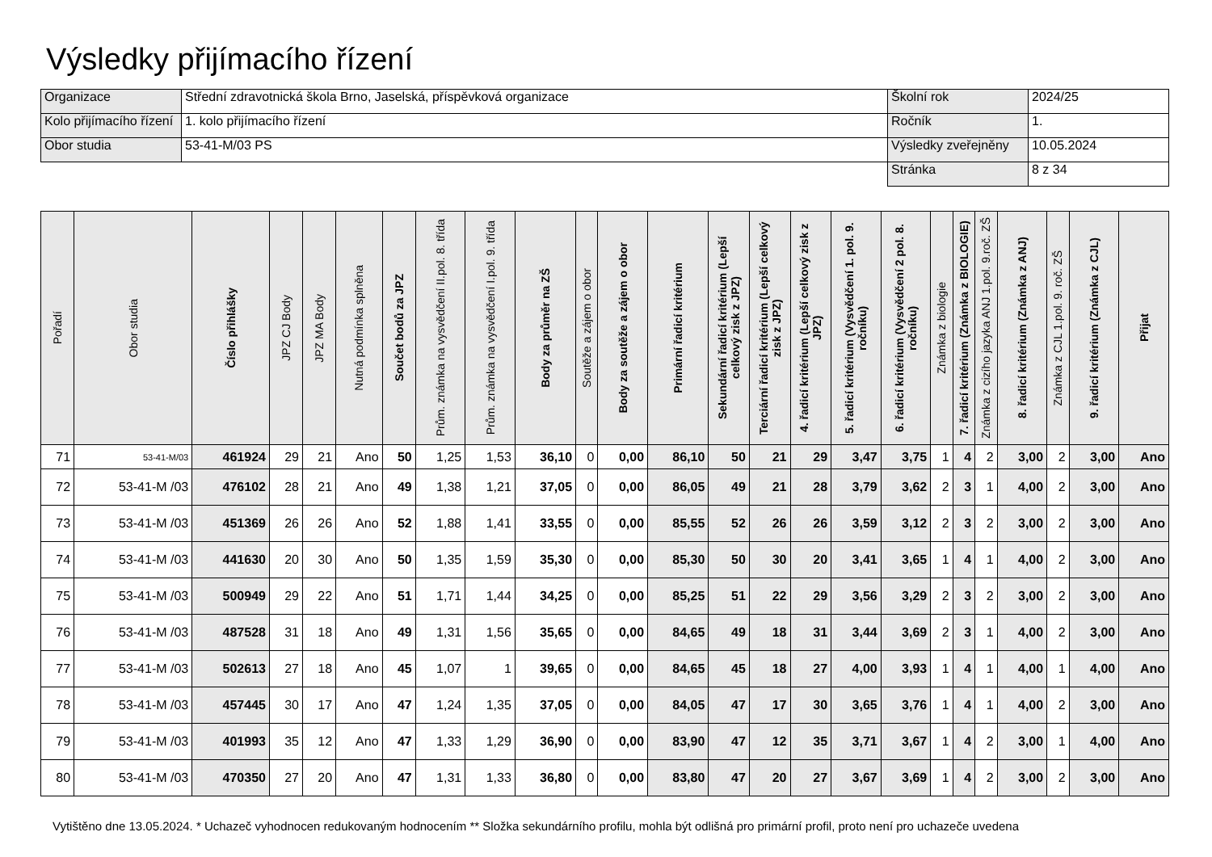Výsledky přijímacího řízení
| Organizace | Střední zdravotnická škola Brno, Jaselská, příspěvková organizace | Školní rok | 2024/25 |
| Kolo přijímacího řízení | 1. kolo přijímacího řízení | Ročník | 1. |
| Obor studia | 53-41-M/03 PS | Výsledky zveřejněny | 10.05.2024 |
| | | Stránka | 8 z 34 |
| Pořadí | Obor studia | Číslo přihlášky | JPZ CJ Body | JPZ MA Body | Nutná podmínka splněna | Součet bodů za JPZ | Prům. známka na vysvědčení II.pol. 8. třída | Prům. známka na vysvědčení I.pol. 9. třída | Body za průměr na ZŠ | Soutěže a zájem o obor | Body za soutěže a zájem o obor | Primární řadicí kritérium | Sekundární řadicí kritérium (Lepší celkový zisk z JPZ) | Terciární řadicí kritérium (Lepší celkový zisk z JPZ) | 4. řadicí kritérium (Lepší celkový zisk z JPZ) | 5. řadicí kritérium (Vysvědčení 1. pol. 9. ročníku) | 6. řadicí kritérium (Vysvědčení 2 pol. 8. ročníku) | Známka z biologie | 7. řadicí kritérium (Známka z BIOLOGIE) | Známka z cizího jazyka ANJ 1.pol. 9.roč. ZŠ | 8. řadicí kritérium (Známka z ANJ) | Známka z CJL 1.pol. 9. roč. ZŠ | 9. řadicí kritérium (Známka z CJL) | Přijat |
| --- | --- | --- | --- | --- | --- | --- | --- | --- | --- | --- | --- | --- | --- | --- | --- | --- | --- | --- | --- | --- | --- | --- | --- | --- |
| 71 | 53-41-M/03 | 461924 | 29 | 21 | Ano | 50 | 1,25 | 1,53 | 36,10 | 0 | 0,00 | 86,10 | 50 | 21 | 29 | 3,47 | 3,75 | 1 | 4 | 2 | 3,00 | 2 | 3,00 | Ano |
| 72 | 53-41-M /03 | 476102 | 28 | 21 | Ano | 49 | 1,38 | 1,21 | 37,05 | 0 | 0,00 | 86,05 | 49 | 21 | 28 | 3,79 | 3,62 | 2 | 3 | 1 | 4,00 | 2 | 3,00 | Ano |
| 73 | 53-41-M /03 | 451369 | 26 | 26 | Ano | 52 | 1,88 | 1,41 | 33,55 | 0 | 0,00 | 85,55 | 52 | 26 | 26 | 3,59 | 3,12 | 2 | 3 | 2 | 3,00 | 2 | 3,00 | Ano |
| 74 | 53-41-M /03 | 441630 | 20 | 30 | Ano | 50 | 1,35 | 1,59 | 35,30 | 0 | 0,00 | 85,30 | 50 | 30 | 20 | 3,41 | 3,65 | 1 | 4 | 1 | 4,00 | 2 | 3,00 | Ano |
| 75 | 53-41-M /03 | 500949 | 29 | 22 | Ano | 51 | 1,71 | 1,44 | 34,25 | 0 | 0,00 | 85,25 | 51 | 22 | 29 | 3,56 | 3,29 | 2 | 3 | 2 | 3,00 | 2 | 3,00 | Ano |
| 76 | 53-41-M /03 | 487528 | 31 | 18 | Ano | 49 | 1,31 | 1,56 | 35,65 | 0 | 0,00 | 84,65 | 49 | 18 | 31 | 3,44 | 3,69 | 2 | 3 | 1 | 4,00 | 2 | 3,00 | Ano |
| 77 | 53-41-M /03 | 502613 | 27 | 18 | Ano | 45 | 1,07 | 1 | 39,65 | 0 | 0,00 | 84,65 | 45 | 18 | 27 | 4,00 | 3,93 | 1 | 4 | 1 | 4,00 | 1 | 4,00 | Ano |
| 78 | 53-41-M /03 | 457445 | 30 | 17 | Ano | 47 | 1,24 | 1,35 | 37,05 | 0 | 0,00 | 84,05 | 47 | 17 | 30 | 3,65 | 3,76 | 1 | 4 | 1 | 4,00 | 2 | 3,00 | Ano |
| 79 | 53-41-M /03 | 401993 | 35 | 12 | Ano | 47 | 1,33 | 1,29 | 36,90 | 0 | 0,00 | 83,90 | 47 | 12 | 35 | 3,71 | 3,67 | 1 | 4 | 2 | 3,00 | 1 | 4,00 | Ano |
| 80 | 53-41-M /03 | 470350 | 27 | 20 | Ano | 47 | 1,31 | 1,33 | 36,80 | 0 | 0,00 | 83,80 | 47 | 20 | 27 | 3,67 | 3,69 | 1 | 4 | 2 | 3,00 | 2 | 3,00 | Ano |
Vytištěno dne 13.05.2024. * Uchazeč vyhodnocen redukovaným hodnocením ** Složka sekundárního profilu, mohla být odlišná pro primární profil, proto není pro uchazeče uvedena